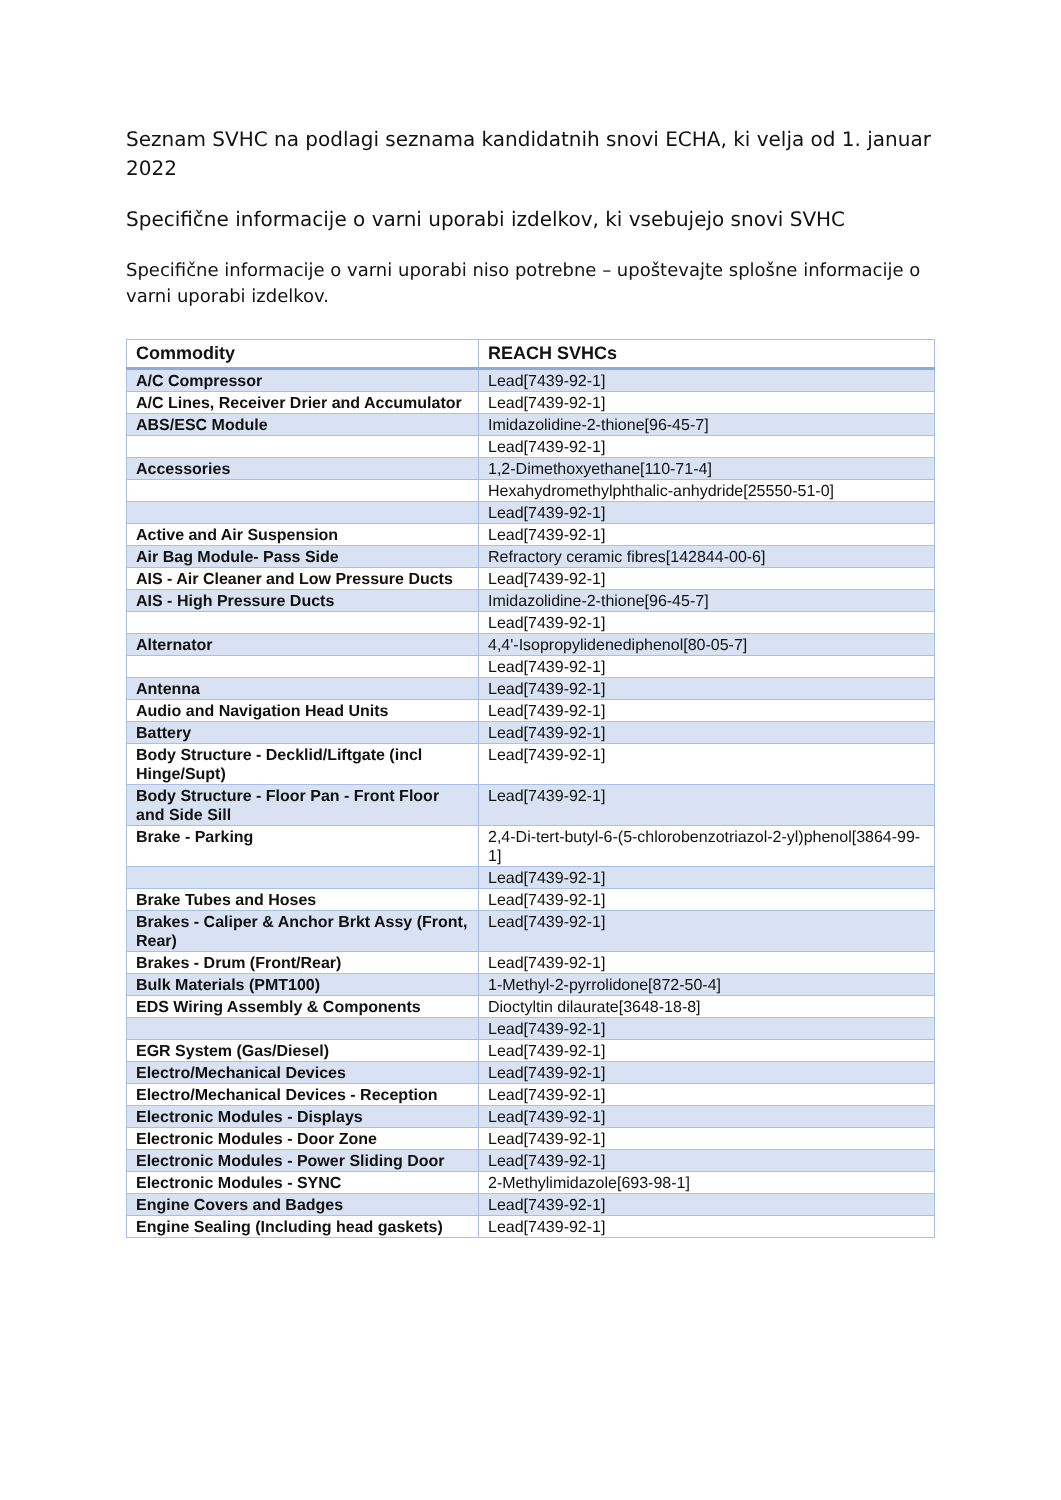Seznam SVHC na podlagi seznama kandidatnih snovi ECHA, ki velja od 1. januar 2022
Specifične informacije o varni uporabi izdelkov, ki vsebujejo snovi SVHC
Specifične informacije o varni uporabi niso potrebne – upoštevajte splošne informacije o varni uporabi izdelkov.
| Commodity | REACH SVHCs |
| --- | --- |
| A/C Compressor | Lead[7439-92-1] |
| A/C Lines, Receiver Drier and Accumulator | Lead[7439-92-1] |
| ABS/ESC Module | Imidazolidine-2-thione[96-45-7] |
| | Lead[7439-92-1] |
| Accessories | 1,2-Dimethoxyethane[110-71-4] |
| | Hexahydromethylphthalic-anhydride[25550-51-0] |
| | Lead[7439-92-1] |
| Active and Air Suspension | Lead[7439-92-1] |
| Air Bag Module- Pass Side | Refractory ceramic fibres[142844-00-6] |
| AIS - Air Cleaner and Low Pressure Ducts | Lead[7439-92-1] |
| AIS - High Pressure Ducts | Imidazolidine-2-thione[96-45-7] |
| | Lead[7439-92-1] |
| Alternator | 4,4'-Isopropylidenediphenol[80-05-7] |
| | Lead[7439-92-1] |
| Antenna | Lead[7439-92-1] |
| Audio and Navigation Head Units | Lead[7439-92-1] |
| Battery | Lead[7439-92-1] |
| Body Structure - Decklid/Liftgate (incl Hinge/Supt) | Lead[7439-92-1] |
| Body Structure - Floor Pan - Front Floor and Side Sill | Lead[7439-92-1] |
| Brake - Parking | 2,4-Di-tert-butyl-6-(5-chlorobenzotriazol-2-yl)phenol[3864-99-1] |
| | Lead[7439-92-1] |
| Brake Tubes and Hoses | Lead[7439-92-1] |
| Brakes - Caliper & Anchor Brkt Assy (Front, Rear) | Lead[7439-92-1] |
| Brakes - Drum (Front/Rear) | Lead[7439-92-1] |
| Bulk Materials (PMT100) | 1-Methyl-2-pyrrolidone[872-50-4] |
| EDS Wiring Assembly & Components | Dioctyltin dilaurate[3648-18-8] |
| | Lead[7439-92-1] |
| EGR System (Gas/Diesel) | Lead[7439-92-1] |
| Electro/Mechanical Devices | Lead[7439-92-1] |
| Electro/Mechanical Devices - Reception | Lead[7439-92-1] |
| Electronic Modules - Displays | Lead[7439-92-1] |
| Electronic Modules - Door Zone | Lead[7439-92-1] |
| Electronic Modules - Power Sliding Door | Lead[7439-92-1] |
| Electronic Modules - SYNC | 2-Methylimidazole[693-98-1] |
| Engine Covers and Badges | Lead[7439-92-1] |
| Engine Sealing (Including head gaskets) | Lead[7439-92-1] |